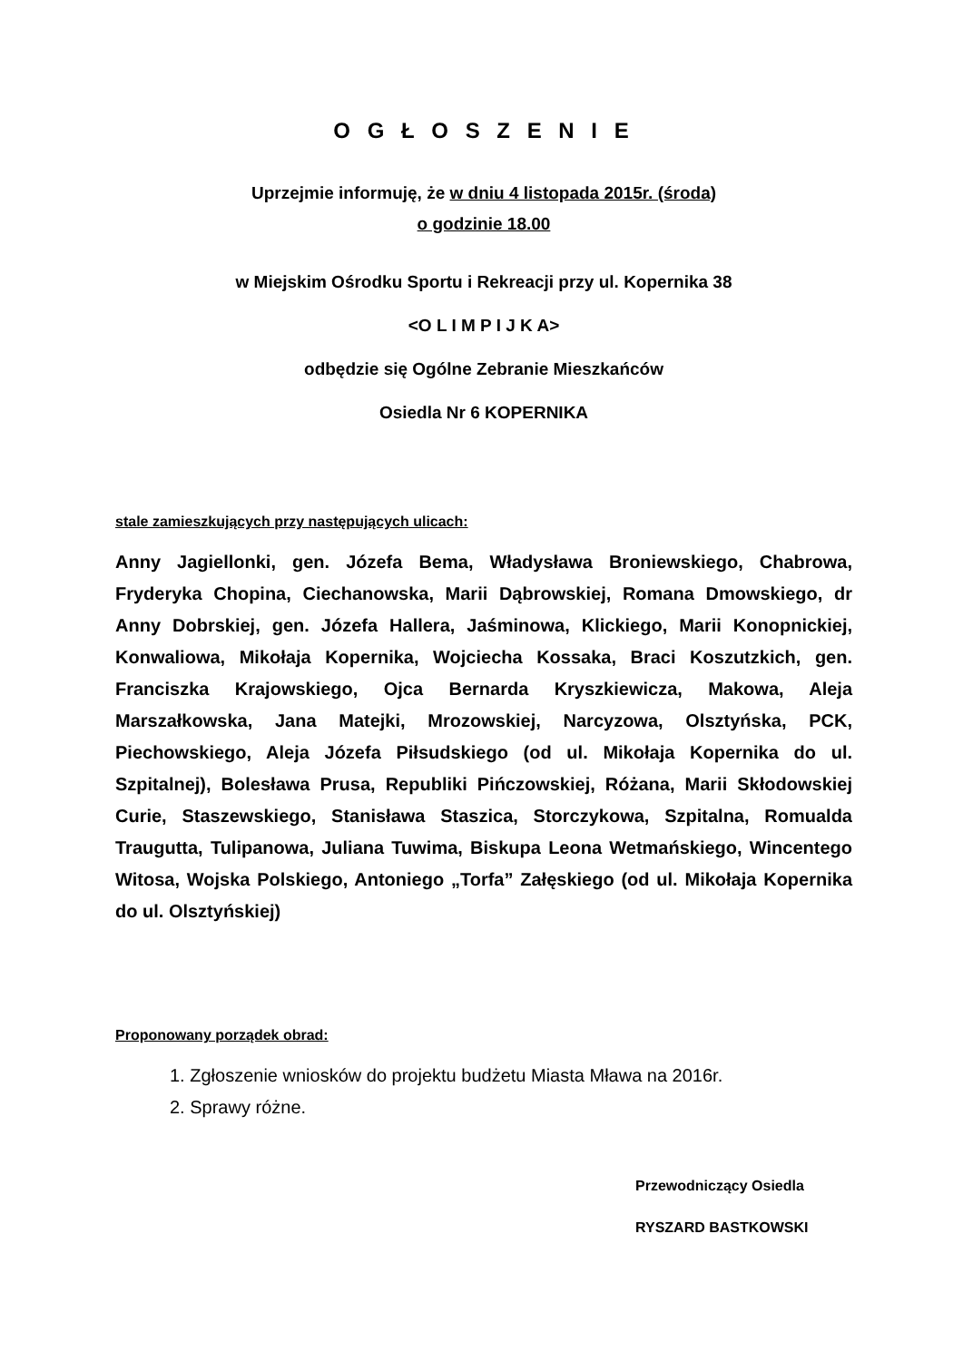O G Ł O S Z E N I E
Uprzejmie informuję, że w dniu 4 listopada 2015r. (środa)
o godzinie 18.00
w Miejskim Ośrodku Sportu i Rekreacji przy ul. Kopernika 38
<O L I M P I J K A>
odbędzie się Ogólne Zebranie Mieszkańców
Osiedla Nr 6 KOPERNIKA
stale zamieszkujących przy następujących ulicach:
Anny Jagiellonki, gen. Józefa Bema, Władysława Broniewskiego, Chabrowa, Fryderyka Chopina, Ciechanowska, Marii Dąbrowskiej, Romana Dmowskiego, dr Anny Dobrskiej, gen. Józefa Hallera, Jaśminowa, Klickiego, Marii Konopnickiej, Konwaliowa, Mikołaja Kopernika, Wojciecha Kossaka, Braci Koszutzkich, gen. Franciszka Krajowskiego, Ojca Bernarda Kryszkiewicza, Makowa, Aleja Marszałkowska, Jana Matejki, Mrozowskiej, Narcyzowa, Olsztyńska, PCK, Piechowskiego, Aleja Józefa Piłsudskiego (od ul. Mikołaja Kopernika do ul. Szpitalnej), Bolesława Prusa, Republiki Pińczowskiej, Różana, Marii Skłodowskiej Curie, Staszewskiego, Stanisława Staszica, Storczykowa, Szpitalna, Romualda Traugutta, Tulipanowa, Juliana Tuwima, Biskupa Leona Wetmańskiego, Wincentego Witosa, Wojska Polskiego, Antoniego „Torfa” Załęskiego (od ul. Mikołaja Kopernika do ul. Olsztyńskiej)
Proponowany porządek obrad:
1. Zgłoszenie wniosków do projektu budżetu Miasta Mława na 2016r.
2. Sprawy różne.
Przewodniczący Osiedla
RYSZARD BASTKOWSKI